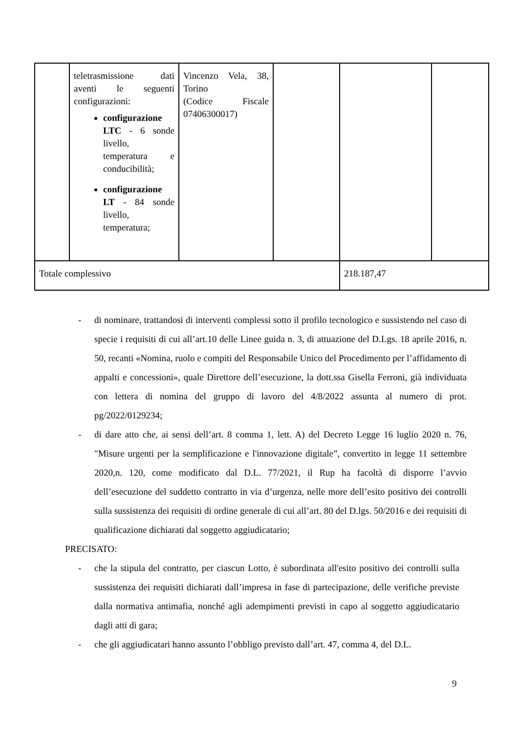| | teletrasmissione dati aventi le seguenti configurazioni: configurazione LTC - 6 sonde livello, temperatura e conducibilità; configurazione LT - 84 sonde livello, temperatura; | Vincenzo Vela, 38, Torino (Codice Fiscale 07406300017) | | | |
| Totale complessivo | | | | 218.187,47 | |
- di nominare, trattandosi di interventi complessi sotto il profilo tecnologico e sussistendo nel caso di specie i requisiti di cui all’art.10 delle Linee guida n. 3, di attuazione del D.Lgs. 18 aprile 2016, n. 50, recanti «Nomina, ruolo e compiti del Responsabile Unico del Procedimento per l’affidamento di appalti e concessioni», quale Direttore dell’esecuzione, la dott.ssa Gisella Ferroni, già individuata con lettera di nomina del gruppo di lavoro del 4/8/2022 assunta al numero di prot. pg/2022/0129234;
- di dare atto che, ai sensi dell’art. 8 comma 1, lett. A) del Decreto Legge 16 luglio 2020 n. 76, "Misure urgenti per la semplificazione e l'innovazione digitale”, convertito in legge 11 settembre 2020,n. 120, come modificato dal D.L. 77/2021, il Rup ha facoltà di disporre l’avvio dell’esecuzione del suddetto contratto in via d’urgenza, nelle more dell’esito positivo dei controlli sulla sussistenza dei requisiti di ordine generale di cui all’art. 80 del D.lgs. 50/2016 e dei requisiti di qualificazione dichiarati dal soggetto aggiudicatario;
PRECISATO:
- che la stipula del contratto, per ciascun Lotto, è subordinata all'esito positivo dei controlli sulla sussistenza dei requisiti dichiarati dall’impresa in fase di partecipazione, delle verifiche previste dalla normativa antimafia, nonché agli adempimenti previsti in capo al soggetto aggiudicatario dagli atti di gara;
- che gli aggiudicatari hanno assunto l’obbligo previsto dall’art. 47, comma 4, del D.L.
9